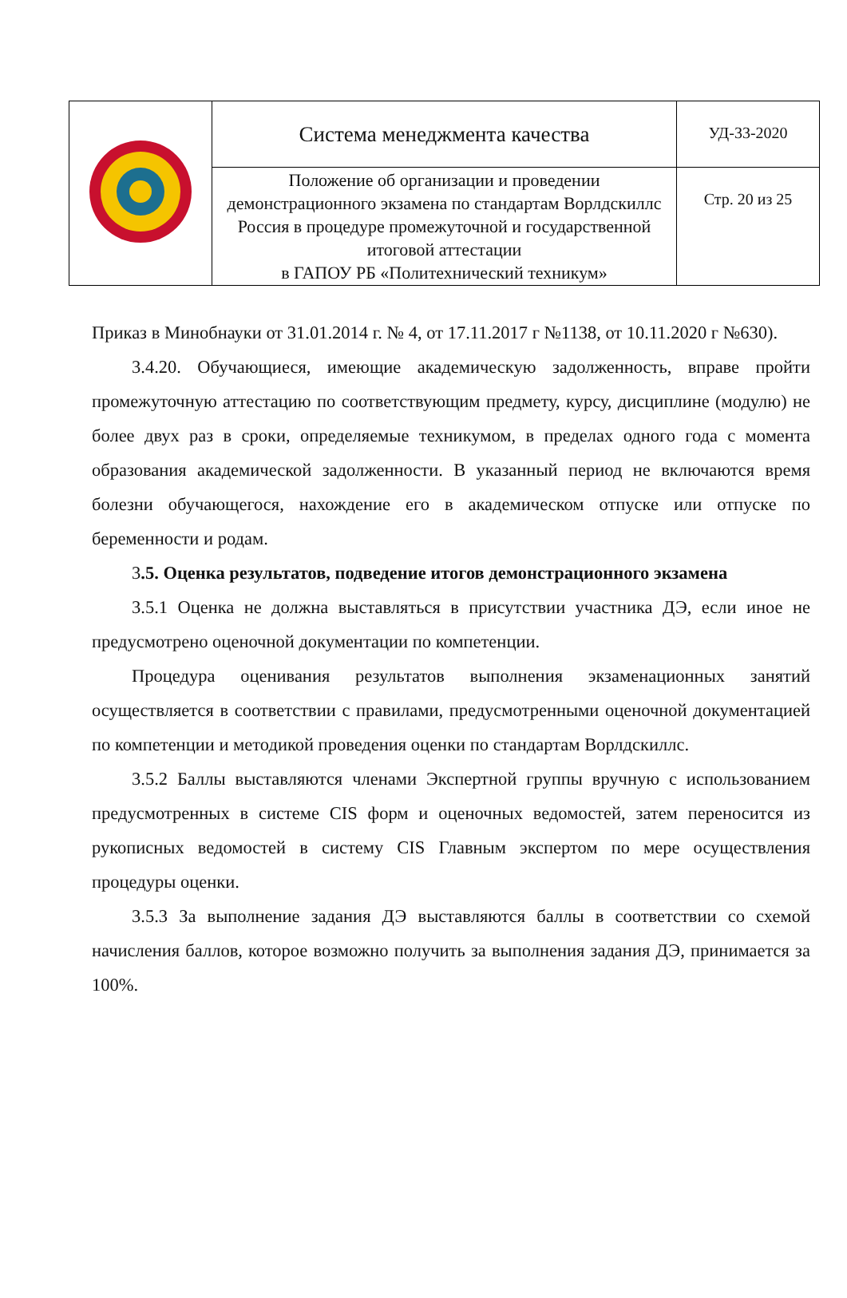| | Система менеджмента качества | УД-33-2020 |
| | Положение об организации и проведении демонстрационного экзамена по стандартам Ворлдскиллс Россия в процедуре промежуточной и государственной итоговой аттестации в ГАПОУ РБ «Политехнический техникум» | Стр. 20 из 25 |
Приказ в Минобнауки от 31.01.2014 г. № 4, от 17.11.2017 г №1138, от 10.11.2020 г №630).
3.4.20. Обучающиеся, имеющие академическую задолженность, вправе пройти промежуточную аттестацию по соответствующим предмету, курсу, дисциплине (модулю) не более двух раз в сроки, определяемые техникумом, в пределах одного года с момента образования академической задолженности. В указанный период не включаются время болезни обучающегося, нахождение его в академическом отпуске или отпуске по беременности и родам.
3.5. Оценка результатов, подведение итогов демонстрационного экзамена
3.5.1 Оценка не должна выставляться в присутствии участника ДЭ, если иное не предусмотрено оценочной документации по компетенции.
Процедура оценивания результатов выполнения экзаменационных занятий осуществляется в соответствии с правилами, предусмотренными оценочной документацией по компетенции и методикой проведения оценки по стандартам Ворлдскиллс.
3.5.2 Баллы выставляются членами Экспертной группы вручную с использованием предусмотренных в системе CIS форм и оценочных ведомостей, затем переносится из рукописных ведомостей в систему CIS Главным экспертом по мере осуществления процедуры оценки.
3.5.3 За выполнение задания ДЭ выставляются баллы в соответствии со схемой начисления баллов, которое возможно получить за выполнения задания ДЭ, принимается за 100%.